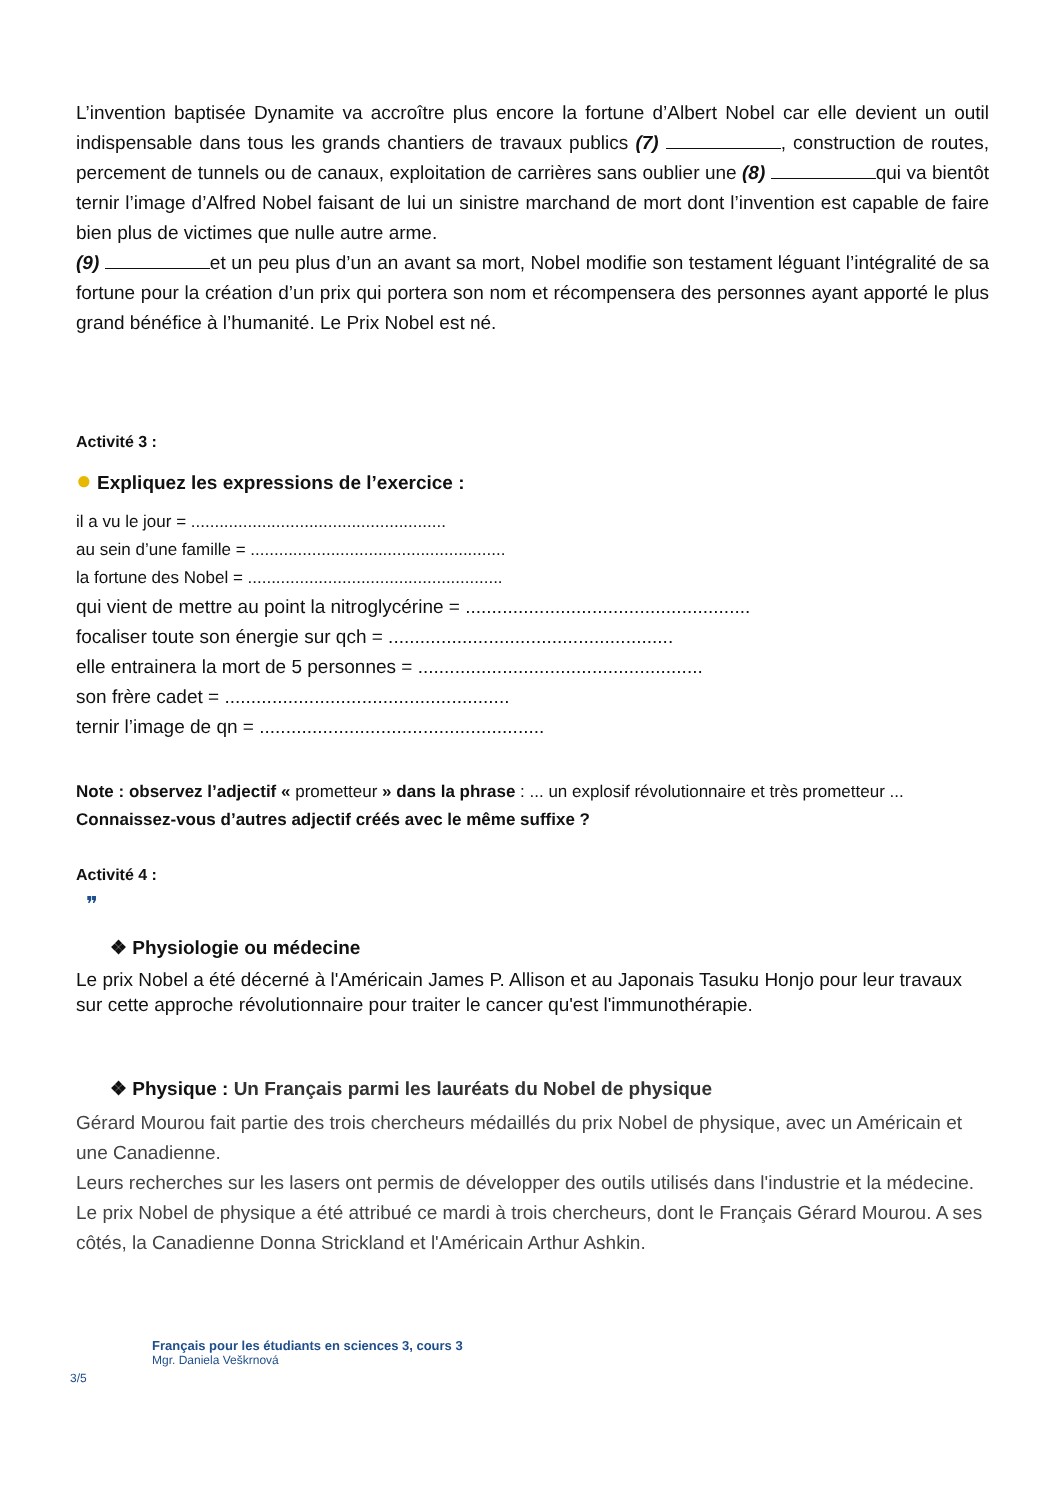L’invention baptisée Dynamite va accroître plus encore la fortune d’Albert Nobel car elle devient un outil indispensable dans tous les grands chantiers de travaux publics (7) , construction de routes, percement de tunnels ou de canaux, exploitation de carrières sans oublier une (8) qui va bientôt ternir l’image d’Alfred Nobel faisant de lui un sinistre marchand de mort dont l’invention est capable de faire bien plus de victimes que nulle autre arme.
(9) et un peu plus d’un an avant sa mort, Nobel modifie son testament léguant l’intégralité de sa fortune pour la création d’un prix qui portera son nom et récompensera des personnes ayant apporté le plus grand bénéfice à l’humanité. Le Prix Nobel est né.
Activité 3 :
● Expliquez les expressions de l’exercice :
il a vu le jour = ......................................................
au sein d’une famille = ......................................................
la fortune des Nobel = ......................................................
qui vient de mettre au point la nitroglycérine = ......................................................
focaliser toute son énergie sur qch = ......................................................
elle entrainera la mort de 5 personnes = ......................................................
son frère cadet = ......................................................
ternir l’image de qn = ......................................................
Note : observez l’adjectif « prometteur » dans la phrase : ... un explosif révolutionnaire et très prometteur ...
Connaissez-vous d’autres adjectif créés avec le même suffixe ?
Activité 4 :
❞
❖ Physiologie ou médecine
Le prix Nobel a été décerné à l'Américain James P. Allison et au Japonais Tasuku Honjo pour leur travaux sur cette approche révolutionnaire pour traiter le cancer qu'est l'immunothérapie.
❖ Physique : Un Français parmi les lauréats du Nobel de physique
Gérard Mourou fait partie des trois chercheurs médaillés du prix Nobel de physique, avec un Américain et une Canadienne.
Leurs recherches sur les lasers ont permis de développer des outils utilisés dans l'industrie et la médecine. Le prix Nobel de physique a été attribué ce mardi à trois chercheurs, dont le Français Gérard Mourou. A ses côtés, la Canadienne Donna Strickland et l'Américain Arthur Ashkin.
Français pour les étudiants en sciences 3, cours 3
Mgr. Daniela Veškrnová
3/5